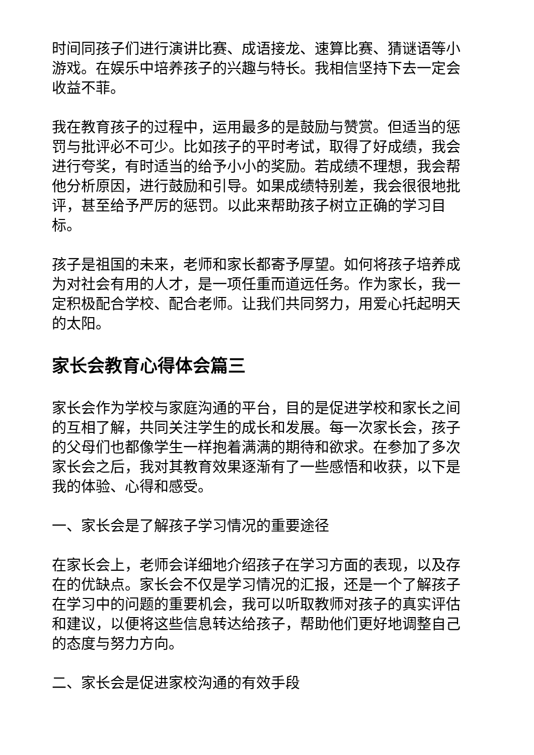时间同孩子们进行演讲比赛、成语接龙、速算比赛、猜谜语等小游戏。在娱乐中培养孩子的兴趣与特长。我相信坚持下去一定会收益不菲。
我在教育孩子的过程中，运用最多的是鼓励与赞赏。但适当的惩罚与批评必不可少。比如孩子的平时考试，取得了好成绩，我会进行夸奖，有时适当的给予小小的奖励。若成绩不理想，我会帮他分析原因，进行鼓励和引导。如果成绩特别差，我会很很地批评，甚至给予严厉的惩罚。以此来帮助孩子树立正确的学习目标。
孩子是祖国的未来，老师和家长都寄予厚望。如何将孩子培养成为对社会有用的人才，是一项任重而道远任务。作为家长，我一定积极配合学校、配合老师。让我们共同努力，用爱心托起明天的太阳。
家长会教育心得体会篇三
家长会作为学校与家庭沟通的平台，目的是促进学校和家长之间的互相了解，共同关注学生的成长和发展。每一次家长会，孩子的父母们也都像学生一样抱着满满的期待和欲求。在参加了多次家长会之后，我对其教育效果逐渐有了一些感悟和收获，以下是我的体验、心得和感受。
一、家长会是了解孩子学习情况的重要途径
在家长会上，老师会详细地介绍孩子在学习方面的表现，以及存在的优缺点。家长会不仅是学习情况的汇报，还是一个了解孩子在学习中的问题的重要机会，我可以听取教师对孩子的真实评估和建议，以便将这些信息转达给孩子，帮助他们更好地调整自己的态度与努力方向。
二、家长会是促进家校沟通的有效手段